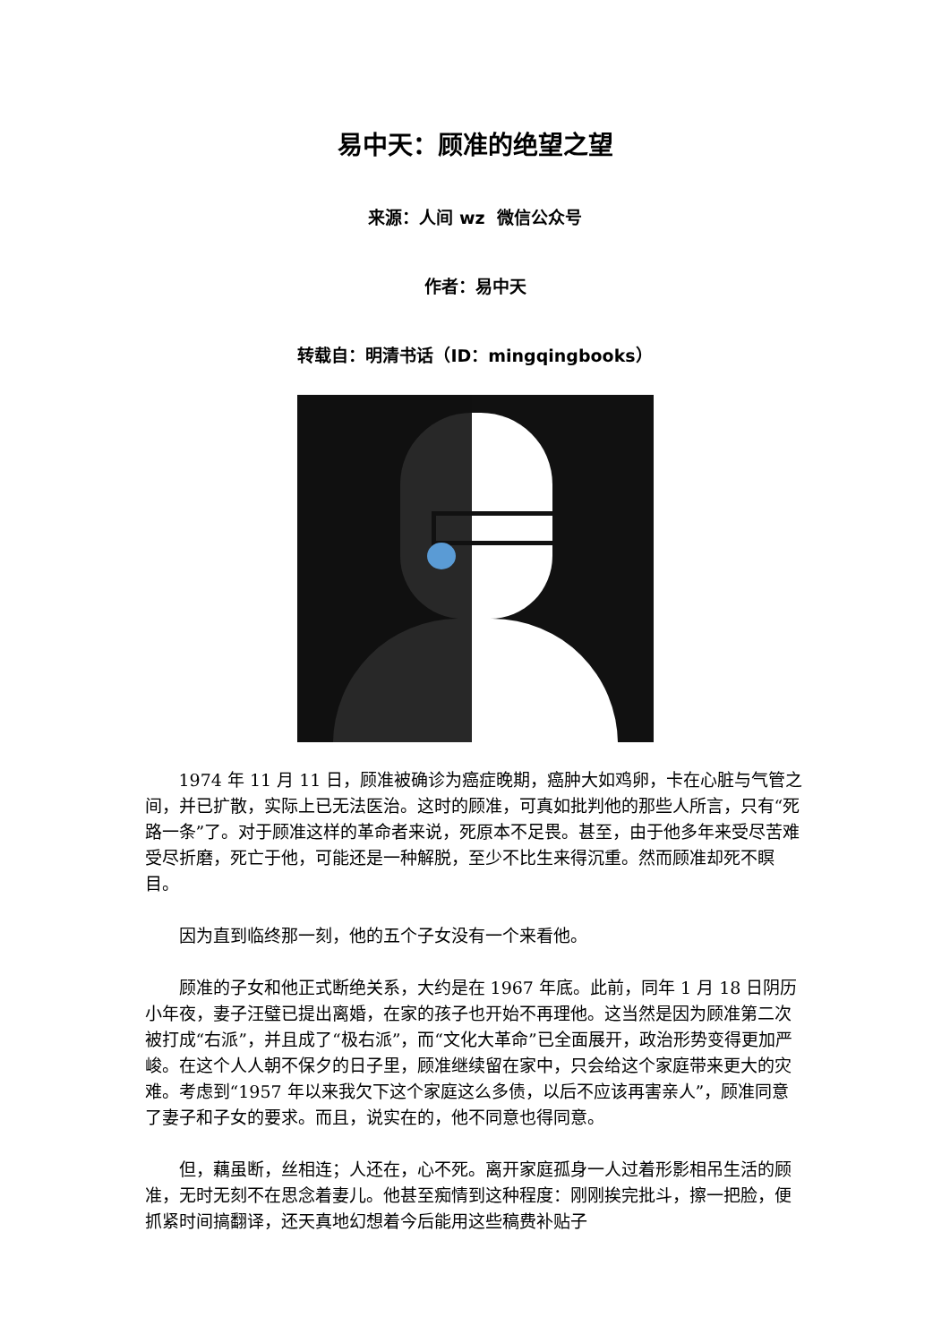易中天：顾准的绝望之望
来源：人间 wz 微信公众号
作者：易中天
转载自：明清书话（ID：mingqingbooks）
1974 年 11 月 11 日，顾准被确诊为癌症晚期，癌肿大如鸡卵，卡在心脏与气管之间，并已扩散，实际上已无法医治。这时的顾准，可真如批判他的那些人所言，只有“死路一条”了。对于顾准这样的革命者来说，死原本不足畏。甚至，由于他多年来受尽苦难受尽折磨，死亡于他，可能还是一种解脱，至少不比生来得沉重。然而顾准却死不瞑目。
因为直到临终那一刻，他的五个子女没有一个来看他。
顾准的子女和他正式断绝关系，大约是在 1967 年底。此前，同年 1 月 18 日阴历小年夜，妻子汪璧已提出离婚，在家的孩子也开始不再理他。这当然是因为顾准第二次被打成“右派”，并且成了“极右派”，而“文化大革命”已全面展开，政治形势变得更加严峻。在这个人人朝不保夕的日子里，顾准继续留在家中，只会给这个家庭带来更大的灾难。考虑到“1957 年以来我欠下这个家庭这么多债，以后不应该再害亲人”，顾准同意了妻子和子女的要求。而且，说实在的，他不同意也得同意。
但，藕虽断，丝相连；人还在，心不死。离开家庭孤身一人过着形影相吊生活的顾准，无时无刻不在思念着妻儿。他甚至痴情到这种程度：刚刚挨完批斗，擦一把脸，便抓紧时间搞翻译，还天真地幻想着今后能用这些稿费补贴子